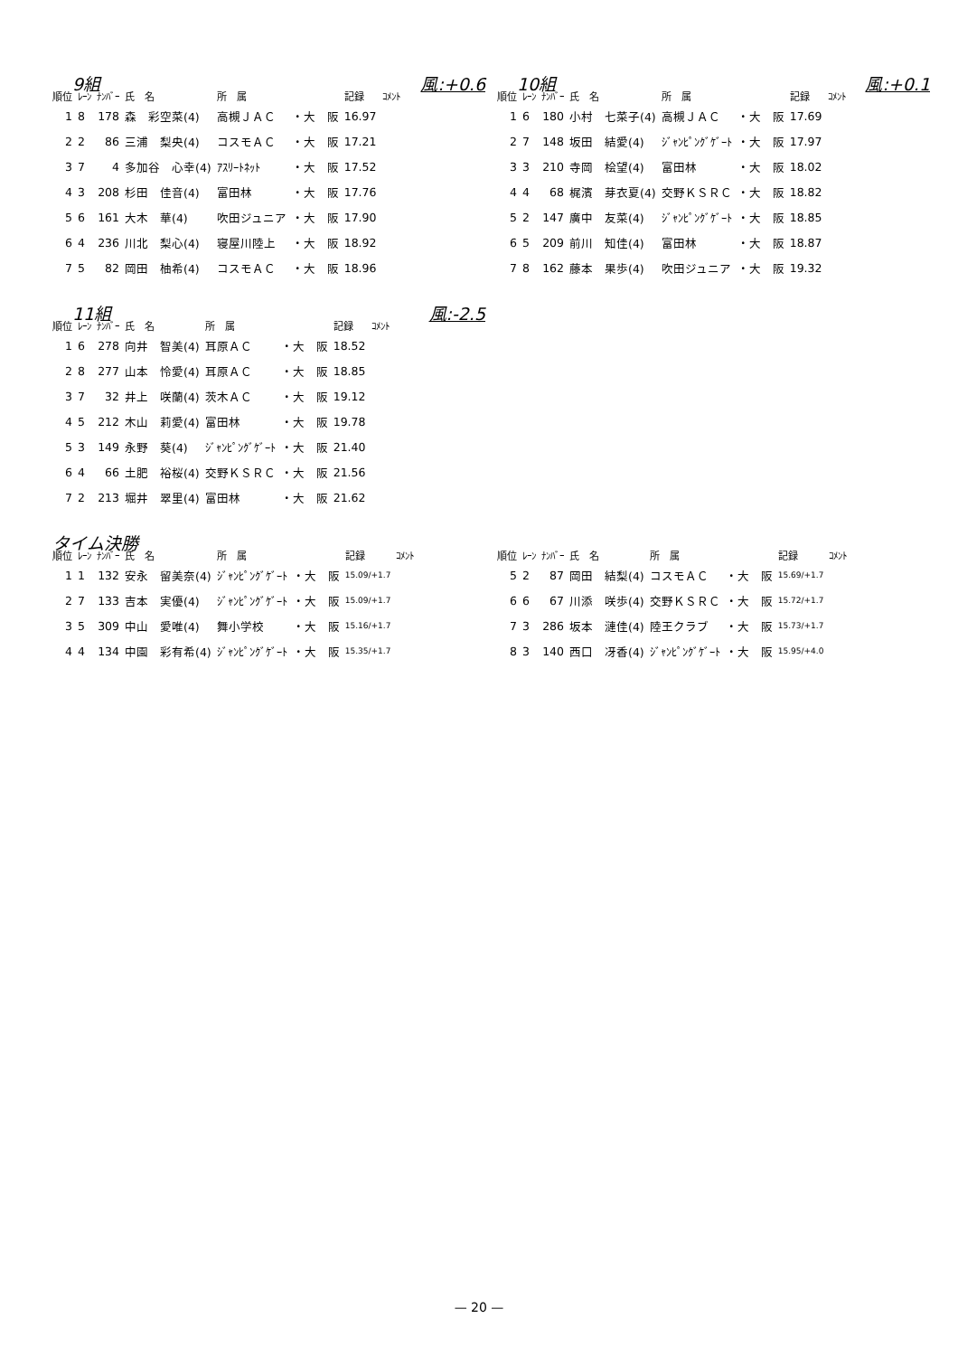9組 風:+0.6
| 順位 | ﾚｰﾝ | ﾅﾝﾊﾞｰ | 氏 名 | 所 属 | | 記録 | ｺﾒﾝﾄ |
| --- | --- | --- | --- | --- | --- | --- | --- |
| 1 | 8 | 178 | 森 彩空菜(4) | 高槻ＪＡＣ | ・大 阪 | 16.97 | |
| 2 | 2 | 86 | 三浦 梨央(4) | コスモＡＣ | ・大 阪 | 17.21 | |
| 3 | 7 | 4 | 多加谷 心幸(4) | ｱｽﾘｰﾄﾈｯﾄ | ・大 阪 | 17.52 | |
| 4 | 3 | 208 | 杉田 佳音(4) | 富田林 | ・大 阪 | 17.76 | |
| 5 | 6 | 161 | 大木 華(4) | 吹田ジュニア | ・大 阪 | 17.90 | |
| 6 | 4 | 236 | 川北 梨心(4) | 寝屋川陸上 | ・大 阪 | 18.92 | |
| 7 | 5 | 82 | 岡田 柚希(4) | コスモＡＣ | ・大 阪 | 18.96 | |
10組 風:+0.1
| 順位 | ﾚｰﾝ | ﾅﾝﾊﾞｰ | 氏 名 | 所 属 | | 記録 | ｺﾒﾝﾄ |
| --- | --- | --- | --- | --- | --- | --- | --- |
| 1 | 6 | 180 | 小村 七菜子(4) | 高槻ＪＡＣ | ・大 阪 | 17.69 | |
| 2 | 7 | 148 | 坂田 結愛(4) | ｼﾞｬﾝﾋﾟﾝｸﾞｹﾞｰﾄ | ・大 阪 | 17.97 | |
| 3 | 3 | 210 | 寺岡 桧望(4) | 富田林 | ・大 阪 | 18.02 | |
| 4 | 4 | 68 | 梶濱 芽衣夏(4) | 交野ＫＳＲＣ | ・大 阪 | 18.82 | |
| 5 | 2 | 147 | 廣中 友菜(4) | ｼﾞｬﾝﾋﾟﾝｸﾞｹﾞｰﾄ | ・大 阪 | 18.85 | |
| 6 | 5 | 209 | 前川 知佳(4) | 富田林 | ・大 阪 | 18.87 | |
| 7 | 8 | 162 | 藤本 果歩(4) | 吹田ジュニア | ・大 阪 | 19.32 | |
11組 風:-2.5
| 順位 | ﾚｰﾝ | ﾅﾝﾊﾞｰ | 氏 名 | 所 属 | | 記録 | ｺﾒﾝﾄ |
| --- | --- | --- | --- | --- | --- | --- | --- |
| 1 | 6 | 278 | 向井 智美(4) | 耳原ＡＣ | ・大 阪 | 18.52 | |
| 2 | 8 | 277 | 山本 怜愛(4) | 耳原ＡＣ | ・大 阪 | 18.85 | |
| 3 | 7 | 32 | 井上 咲蘭(4) | 茨木ＡＣ | ・大 阪 | 19.12 | |
| 4 | 5 | 212 | 木山 莉愛(4) | 富田林 | ・大 阪 | 19.78 | |
| 5 | 3 | 149 | 永野 葵(4) | ｼﾞｬﾝﾋﾟﾝｸﾞｹﾞｰﾄ | ・大 阪 | 21.40 | |
| 6 | 4 | 66 | 土肥 裕桜(4) | 交野ＫＳＲＣ | ・大 阪 | 21.56 | |
| 7 | 2 | 213 | 堀井 翠里(4) | 富田林 | ・大 阪 | 21.62 | |
タイム決勝
| 順位 | ﾚｰﾝ | ﾅﾝﾊﾞｰ | 氏 名 | 所 属 | | 記録 | ｺﾒﾝﾄ |
| --- | --- | --- | --- | --- | --- | --- | --- |
| 1 | 1 | 132 | 安永 留美奈(4) | ｼﾞｬﾝﾋﾟﾝｸﾞｹﾞｰﾄ | ・大 阪 | 15.09/+1.7 | |
| 2 | 7 | 133 | 吉本 実優(4) | ｼﾞｬﾝﾋﾟﾝｸﾞｹﾞｰﾄ | ・大 阪 | 15.09/+1.7 | |
| 3 | 5 | 309 | 中山 愛唯(4) | 舞小学校 | ・大 阪 | 15.16/+1.7 | |
| 4 | 4 | 134 | 中園 彩有希(4) | ｼﾞｬﾝﾋﾟﾝｸﾞｹﾞｰﾄ | ・大 阪 | 15.35/+1.7 | |
| 順位 | ﾚｰﾝ | ﾅﾝﾊﾞｰ | 氏 名 | 所 属 | | 記録 | ｺﾒﾝﾄ |
| --- | --- | --- | --- | --- | --- | --- | --- |
| 5 | 2 | 87 | 岡田 結梨(4) | コスモＡＣ | ・大 阪 | 15.69/+1.7 | |
| 6 | 6 | 67 | 川添 咲歩(4) | 交野ＫＳＲＣ | ・大 阪 | 15.72/+1.7 | |
| 7 | 3 | 286 | 坂本 漣佳(4) | 陸王クラブ | ・大 阪 | 15.73/+1.7 | |
| 8 | 3 | 140 | 西口 冴香(4) | ｼﾞｬﾝﾋﾟﾝｸﾞｹﾞｰﾄ | ・大 阪 | 15.95/+4.0 | |
— 20 —